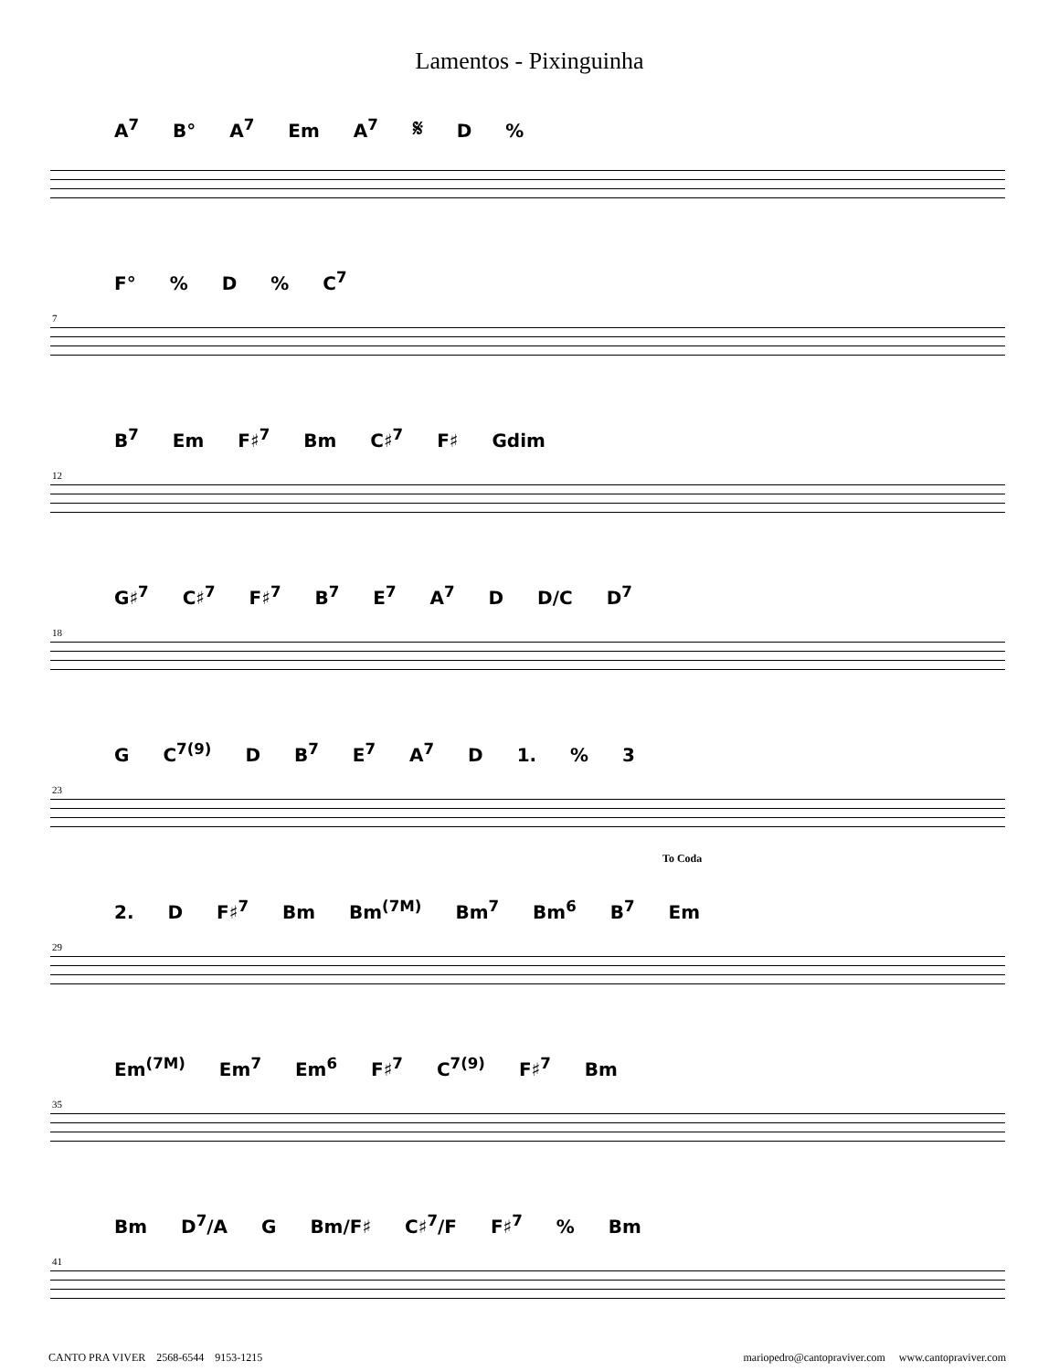Lamentos - Pixinguinha
A<sup>7</sup> B° A<sup>7</sup> Em A<sup>7</sup> 𝄋 D %
7
F° % D % C<sup>7</sup>
12
B<sup>7</sup> Em F♯<sup>7</sup> Bm C♯<sup>7</sup> F♯ Gdim
18
G♯<sup>7</sup> C♯<sup>7</sup> F♯<sup>7</sup> B<sup>7</sup> E<sup>7</sup> A<sup>7</sup> D D/C D<sup>7</sup>
23
G C<sup>7(9)</sup> D B<sup>7</sup> E<sup>7</sup> A<sup>7</sup> D 1. % 3
To Coda
29
2. D F♯<sup>7</sup> Bm Bm<sup>(7M)</sup> Bm<sup>7</sup> Bm<sup>6</sup> B<sup>7</sup> Em
35
Em<sup>(7M)</sup> Em<sup>7</sup> Em<sup>6</sup> F♯<sup>7</sup> C<sup>7(9)</sup> F♯<sup>7</sup> Bm
41
Bm D<sup>7</sup>/A G Bm/F♯ C♯<sup>7</sup>/F F♯<sup>7</sup> % Bm
CANTO PRA VIVER 2568-6544 9153-1215 mariopedro@cantopraviver.com www.cantopraviver.com